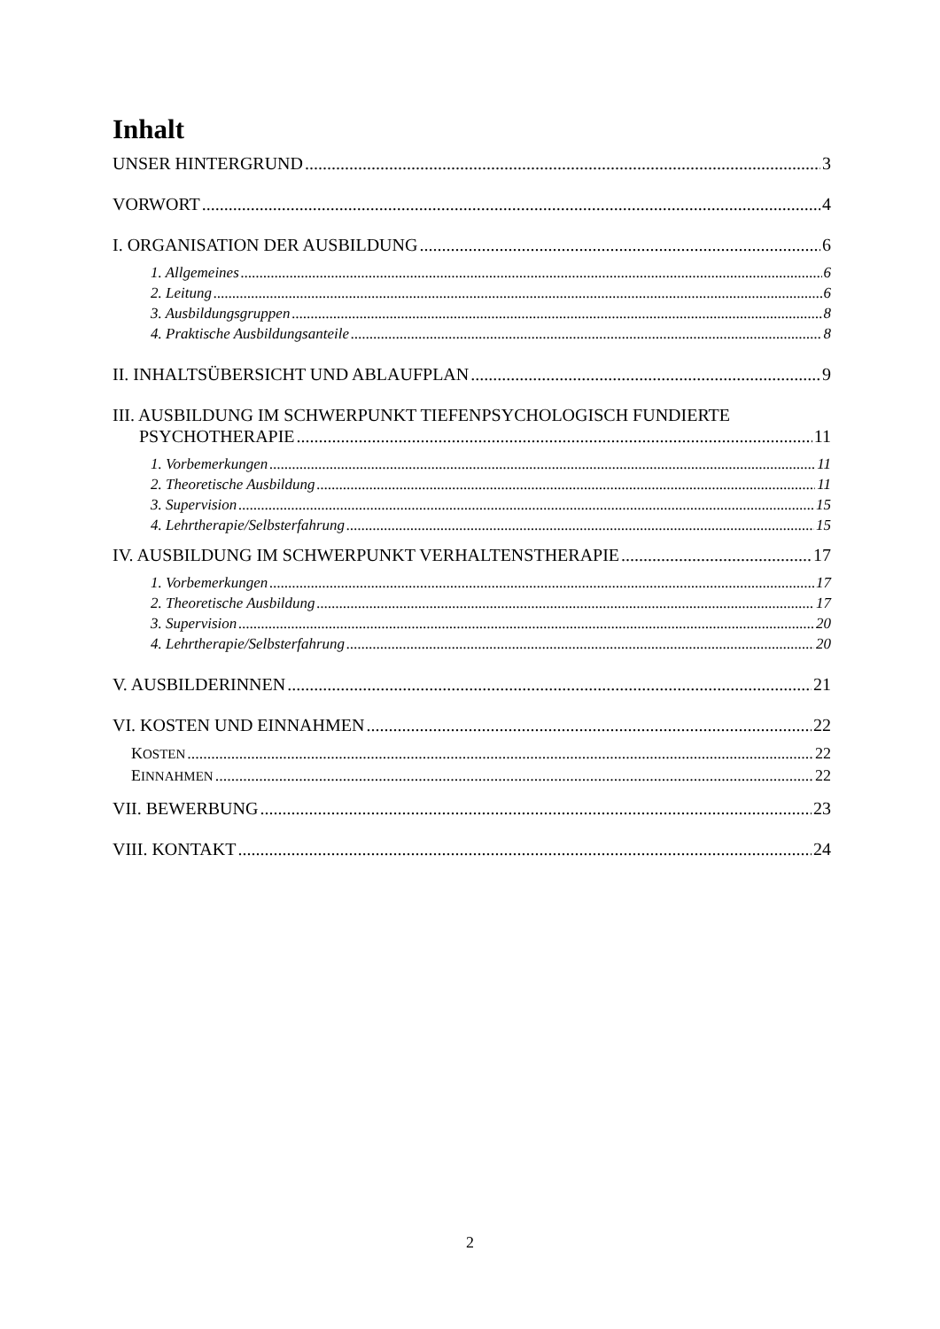Inhalt
UNSER HINTERGRUND 3
VORWORT 4
I. ORGANISATION DER AUSBILDUNG 6
1. Allgemeines 6
2. Leitung 6
3. Ausbildungsgruppen 8
4. Praktische Ausbildungsanteile 8
II. INHALTSÜBERSICHT UND ABLAUFPLAN 9
III. AUSBILDUNG IM SCHWERPUNKT TIEFENPSYCHOLOGISCH FUNDIERTE
PSYCHOTHERAPIE 11
1. Vorbemerkungen 11
2. Theoretische Ausbildung 11
3. Supervision 15
4. Lehrtherapie/Selbsterfahrung 15
IV. AUSBILDUNG IM SCHWERPUNKT VERHALTENSTHERAPIE 17
1. Vorbemerkungen 17
2. Theoretische Ausbildung 17
3. Supervision 20
4. Lehrtherapie/Selbsterfahrung 20
V. AUSBILDERINNEN 21
VI. KOSTEN UND EINNAHMEN 22
KOSTEN 22
EINNAHMEN 22
VII. BEWERBUNG 23
VIII. KONTAKT 24
2